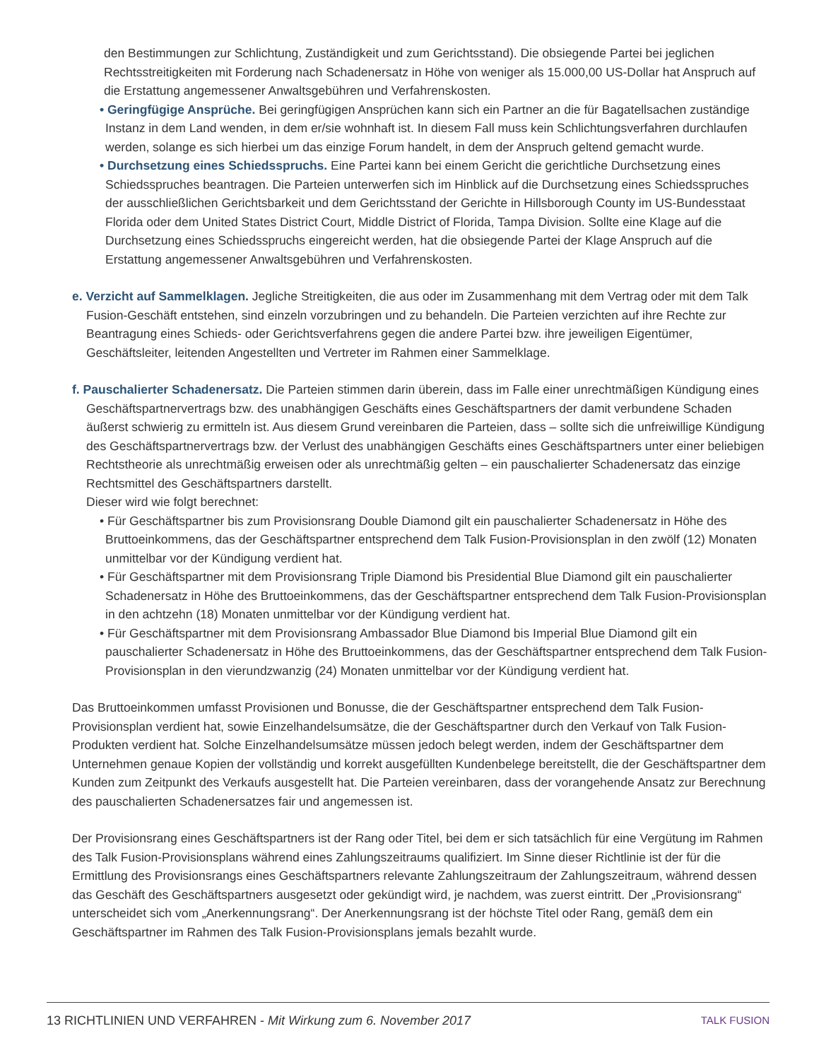den Bestimmungen zur Schlichtung, Zuständigkeit und zum Gerichtsstand). Die obsiegende Partei bei jeglichen Rechtsstreitigkeiten mit Forderung nach Schadenersatz in Höhe von weniger als 15.000,00 US-Dollar hat Anspruch auf die Erstattung angemessener Anwaltsgebühren und Verfahrenskosten.
• Geringfügige Ansprüche. Bei geringfügigen Ansprüchen kann sich ein Partner an die für Bagatellsachen zuständige Instanz in dem Land wenden, in dem er/sie wohnhaft ist. In diesem Fall muss kein Schlichtungsverfahren durchlaufen werden, solange es sich hierbei um das einzige Forum handelt, in dem der Anspruch geltend gemacht wurde.
• Durchsetzung eines Schiedsspruchs. Eine Partei kann bei einem Gericht die gerichtliche Durchsetzung eines Schiedsspruches beantragen. Die Parteien unterwerfen sich im Hinblick auf die Durchsetzung eines Schiedsspruches der ausschließlichen Gerichtsbarkeit und dem Gerichtsstand der Gerichte in Hillsborough County im US-Bundesstaat Florida oder dem United States District Court, Middle District of Florida, Tampa Division. Sollte eine Klage auf die Durchsetzung eines Schiedsspruchs eingereicht werden, hat die obsiegende Partei der Klage Anspruch auf die Erstattung angemessener Anwaltsgebühren und Verfahrenskosten.
e. Verzicht auf Sammelklagen. Jegliche Streitigkeiten, die aus oder im Zusammenhang mit dem Vertrag oder mit dem Talk Fusion-Geschäft entstehen, sind einzeln vorzubringen und zu behandeln. Die Parteien verzichten auf ihre Rechte zur Beantragung eines Schieds- oder Gerichtsverfahrens gegen die andere Partei bzw. ihre jeweiligen Eigentümer, Geschäftsleiter, leitenden Angestellten und Vertreter im Rahmen einer Sammelklage.
f. Pauschalierter Schadenersatz. Die Parteien stimmen darin überein, dass im Falle einer unrechtmäßigen Kündigung eines Geschäftspartnervertrags bzw. des unabhängigen Geschäfts eines Geschäftspartners der damit verbundene Schaden äußerst schwierig zu ermitteln ist. Aus diesem Grund vereinbaren die Parteien, dass – sollte sich die unfreiwillige Kündigung des Geschäftspartnervertrags bzw. der Verlust des unabhängigen Geschäfts eines Geschäftspartners unter einer beliebigen Rechtstheorie als unrechtmäßig erweisen oder als unrechtmäßig gelten – ein pauschalierter Schadenersatz das einzige Rechtsmittel des Geschäftspartners darstellt.
Dieser wird wie folgt berechnet:
• Für Geschäftspartner bis zum Provisionsrang Double Diamond gilt ein pauschalierter Schadenersatz in Höhe des Bruttoeinkommens, das der Geschäftspartner entsprechend dem Talk Fusion-Provisionsplan in den zwölf (12) Monaten unmittelbar vor der Kündigung verdient hat.
• Für Geschäftspartner mit dem Provisionsrang Triple Diamond bis Presidential Blue Diamond gilt ein pauschalierter Schadenersatz in Höhe des Bruttoeinkommens, das der Geschäftspartner entsprechend dem Talk Fusion-Provisionsplan in den achtzehn (18) Monaten unmittelbar vor der Kündigung verdient hat.
• Für Geschäftspartner mit dem Provisionsrang Ambassador Blue Diamond bis Imperial Blue Diamond gilt ein pauschalierter Schadenersatz in Höhe des Bruttoeinkommens, das der Geschäftspartner entsprechend dem Talk Fusion-Provisionsplan in den vierundzwanzig (24) Monaten unmittelbar vor der Kündigung verdient hat.
Das Bruttoeinkommen umfasst Provisionen und Bonusse, die der Geschäftspartner entsprechend dem Talk Fusion-Provisionsplan verdient hat, sowie Einzelhandelsumsätze, die der Geschäftspartner durch den Verkauf von Talk Fusion-Produkten verdient hat. Solche Einzelhandelsumsätze müssen jedoch belegt werden, indem der Geschäftspartner dem Unternehmen genaue Kopien der vollständig und korrekt ausgefüllten Kundenbelege bereitstellt, die der Geschäftspartner dem Kunden zum Zeitpunkt des Verkaufs ausgestellt hat. Die Parteien vereinbaren, dass der vorangehende Ansatz zur Berechnung des pauschalierten Schadenersatzes fair und angemessen ist.
Der Provisionsrang eines Geschäftspartners ist der Rang oder Titel, bei dem er sich tatsächlich für eine Vergütung im Rahmen des Talk Fusion-Provisionsplans während eines Zahlungszeitraums qualifiziert. Im Sinne dieser Richtlinie ist der für die Ermittlung des Provisionsrangs eines Geschäftspartners relevante Zahlungszeitraum der Zahlungszeitraum, während dessen das Geschäft des Geschäftspartners ausgesetzt oder gekündigt wird, je nachdem, was zuerst eintritt. Der „Provisionsrang“ unterscheidet sich vom „Anerkennungsrang“. Der Anerkennungsrang ist der höchste Titel oder Rang, gemäß dem ein Geschäftspartner im Rahmen des Talk Fusion-Provisionsplans jemals bezahlt wurde.
13 RICHTLINIEN UND VERFAHREN - Mit Wirkung zum 6. November 2017 TALK FUSION